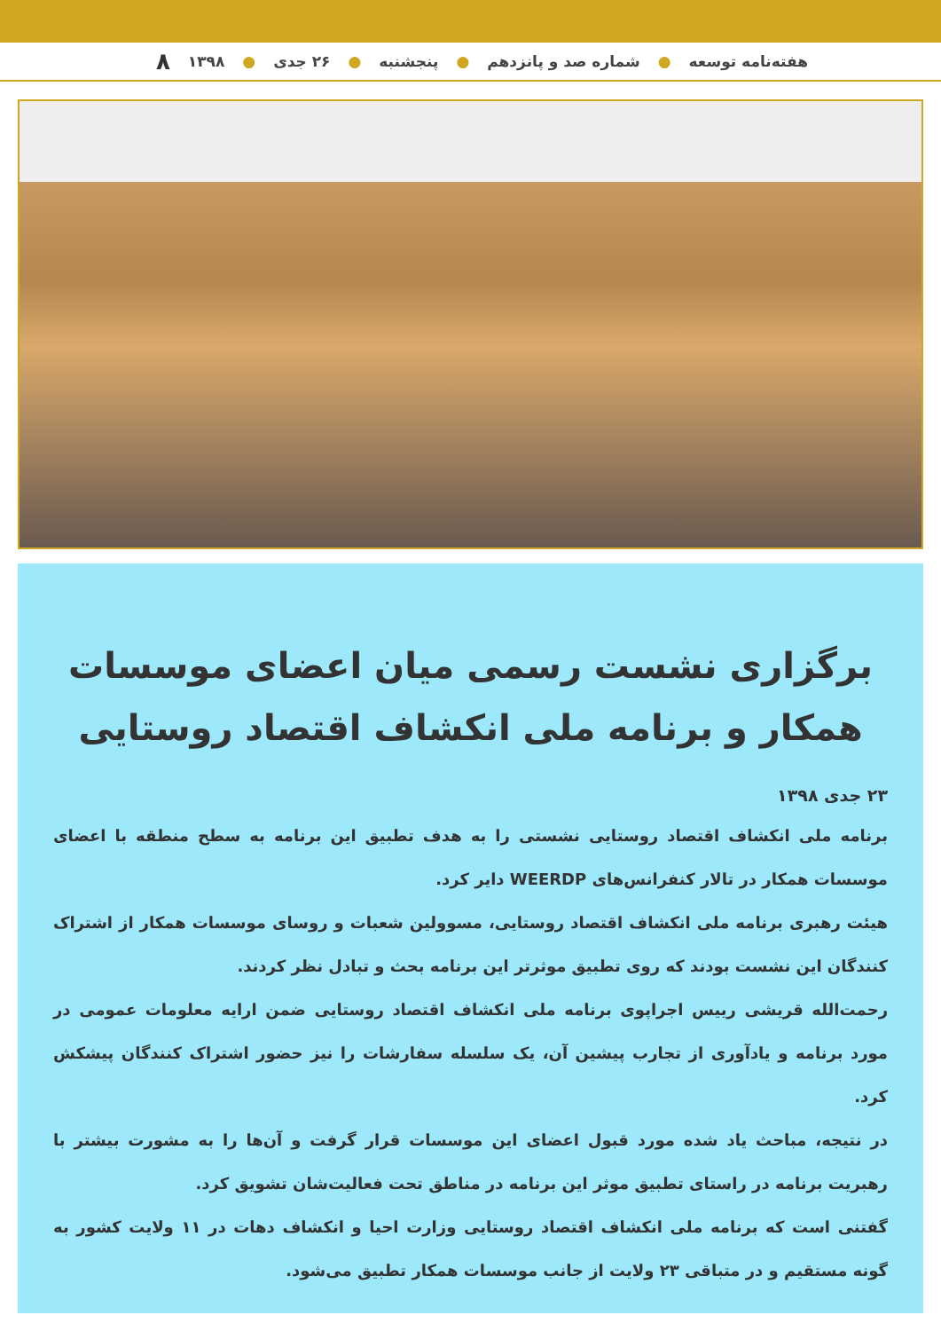هفته‌نامه توسعه ● شماره صد و پانزدهم ● پنجشنبه ● ۲۶ جدی ● ۱۳۹۸ ۸
برگزاری نشست رسمی میان اعضای موسسات همکار و برنامه ملی انکشاف اقتصاد روستایی
۲۳ جدی ۱۳۹۸
برنامه ملی انکشاف اقتصاد روستایی نشستی را به هدف تطبیق این برنامه به سطح منطقه با اعضای موسسات همکار در تالار کنفرانس‌های WEERDP دایر کرد.
هیئت رهبری برنامه ملی انکشاف اقتصاد روستایی، مسوولین شعبات و روسای موسسات همکار از اشتراک کنندگان این نشست بودند که روی تطبیق موثرتر این برنامه بحث و تبادل نظر کردند.
رحمت‌الله قریشی رییس اجراپوی برنامه ملی انکشاف اقتصاد روستایی ضمن ارایه معلومات عمومی در مورد برنامه و یادآوری از تجارب پیشین آن، یک سلسله سفارشات را نیز حضور اشتراک کنندگان پیشکش کرد.
در نتیجه، مباحث یاد شده مورد قبول اعضای این موسسات قرار گرفت و آن‌ها را به مشورت بیشتر با رهبریت برنامه در راستای تطبیق موثر این برنامه در مناطق تحت فعالیت‌شان تشویق کرد.
گفتنی است که برنامه ملی انکشاف اقتصاد روستایی وزارت احیا و انکشاف دهات در ۱۱ ولایت کشور به گونه مستقیم و در متباقی ۲۳ ولایت از جانب موسسات همکار تطبیق می‌شود.